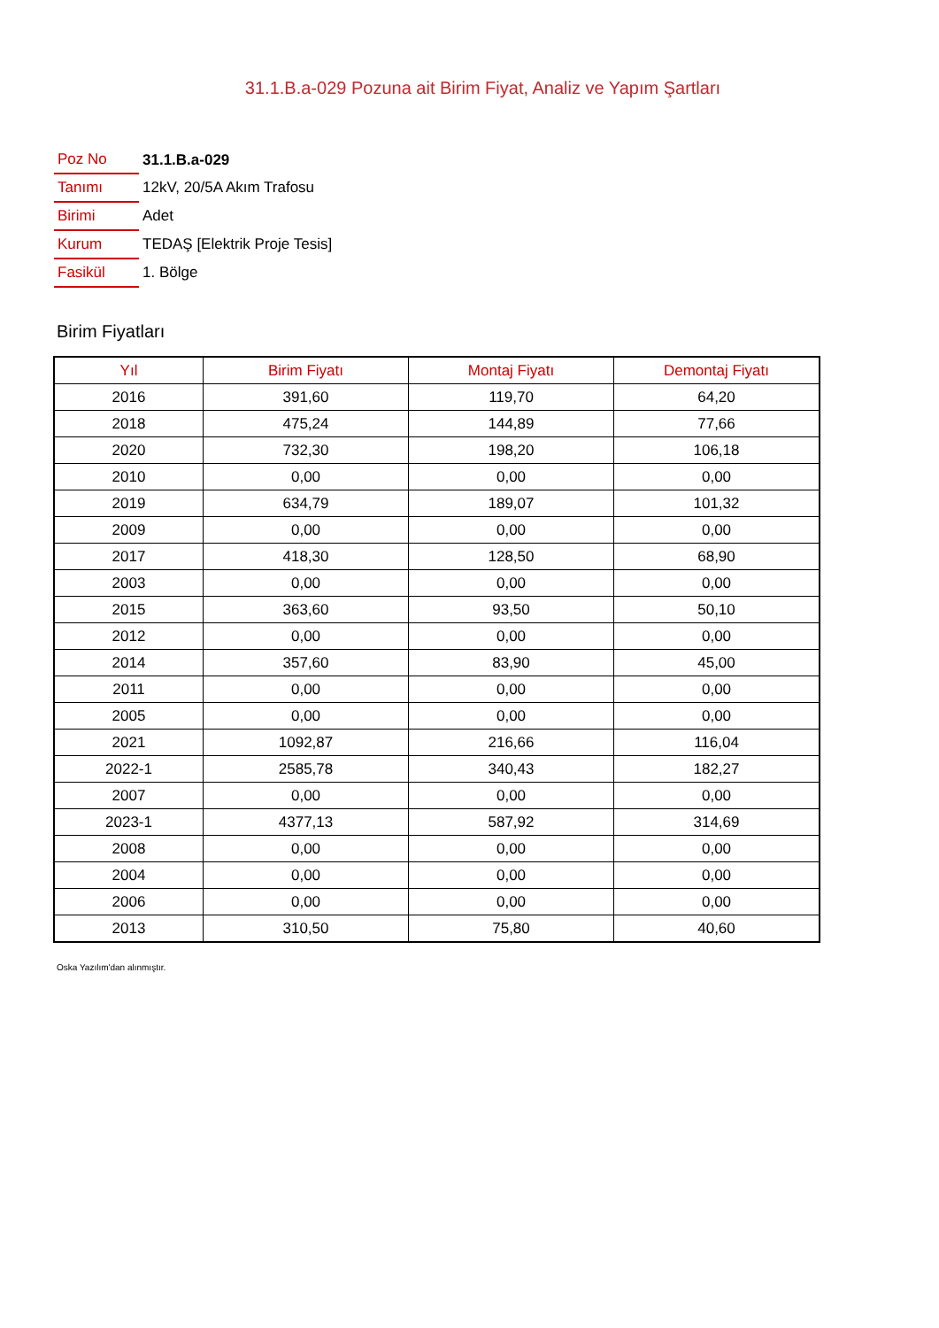31.1.B.a-029 Pozuna ait Birim Fiyat, Analiz ve Yapım Şartları
| Poz No | 31.1.B.a-029 |
| Tanımı | 12kV, 20/5A Akım Trafosu |
| Birimi | Adet |
| Kurum | TEDAŞ [Elektrik Proje Tesis] |
| Fasikül | 1. Bölge |
Birim Fiyatları
| Yıl | Birim Fiyatı | Montaj Fiyatı | Demontaj Fiyatı |
| --- | --- | --- | --- |
| 2016 | 391,60 | 119,70 | 64,20 |
| 2018 | 475,24 | 144,89 | 77,66 |
| 2020 | 732,30 | 198,20 | 106,18 |
| 2010 | 0,00 | 0,00 | 0,00 |
| 2019 | 634,79 | 189,07 | 101,32 |
| 2009 | 0,00 | 0,00 | 0,00 |
| 2017 | 418,30 | 128,50 | 68,90 |
| 2003 | 0,00 | 0,00 | 0,00 |
| 2015 | 363,60 | 93,50 | 50,10 |
| 2012 | 0,00 | 0,00 | 0,00 |
| 2014 | 357,60 | 83,90 | 45,00 |
| 2011 | 0,00 | 0,00 | 0,00 |
| 2005 | 0,00 | 0,00 | 0,00 |
| 2021 | 1092,87 | 216,66 | 116,04 |
| 2022-1 | 2585,78 | 340,43 | 182,27 |
| 2007 | 0,00 | 0,00 | 0,00 |
| 2023-1 | 4377,13 | 587,92 | 314,69 |
| 2008 | 0,00 | 0,00 | 0,00 |
| 2004 | 0,00 | 0,00 | 0,00 |
| 2006 | 0,00 | 0,00 | 0,00 |
| 2013 | 310,50 | 75,80 | 40,60 |
Oska Yazılım'dan alınmıştır.